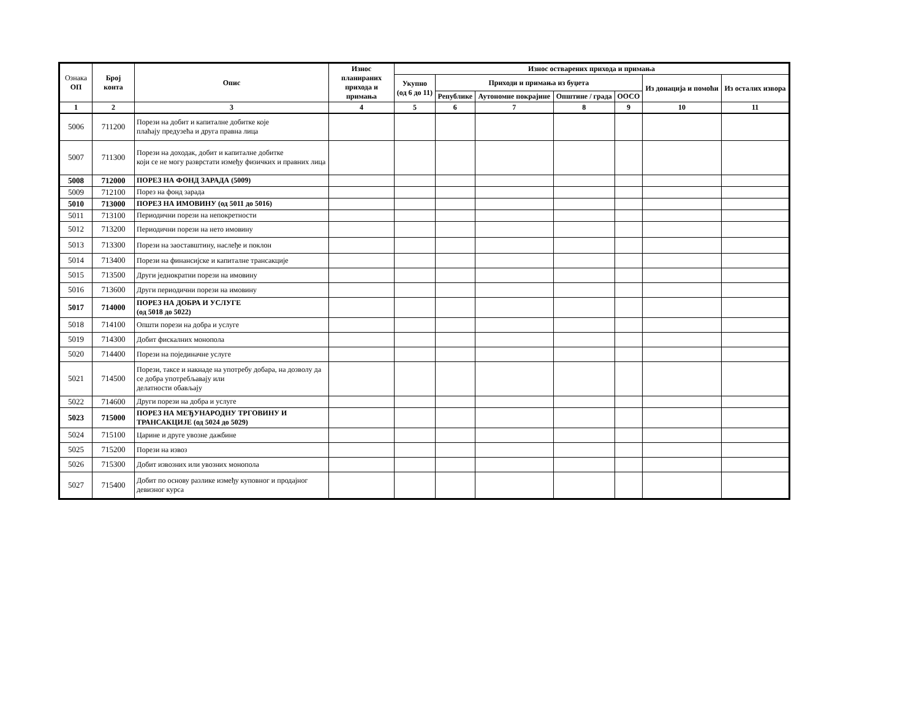| Ознака ОП | Број конта | Опис | Износ планираних прихода и примања | Износ остварених прихода и примања | | | | | | |
| --- | --- | --- | --- | --- | --- | --- | --- | --- | --- | --- |
| | | | | Укупно (од 6 до 11) | Приходи и примања из буџета | | | | Из донација и помоћи | Из осталих извора |
| | | | | | Републике | Аутономне покрајине | Општине / града | ООСО | | |
| 1 | 2 | 3 | 4 | 5 | 6 | 7 | 8 | 9 | 10 | 11 |
| 5006 | 711200 | Порези на добит и капиталне добитке које плаћају предузећа и друга правна лица | | | | | | | | |
| 5007 | 711300 | Порези на доходак, добит и капиталне добитке који се не могу разврстати између физичких и правних лица | | | | | | | | |
| 5008 | 712000 | ПОРЕЗ НА ФОНД ЗАРАДА (5009) | | | | | | | | |
| 5009 | 712100 | Порез на фонд зарада | | | | | | | | |
| 5010 | 713000 | ПОРЕЗ НА ИМОВИНУ (од 5011 до 5016) | | | | | | | | |
| 5011 | 713100 | Периодични порези на непокретности | | | | | | | | |
| 5012 | 713200 | Периодични порези на нето имовину | | | | | | | | |
| 5013 | 713300 | Порези на заоставштину, наслеђе и поклон | | | | | | | | |
| 5014 | 713400 | Порези на финансијске и капиталне трансакције | | | | | | | | |
| 5015 | 713500 | Други једнократни порези на имовину | | | | | | | | |
| 5016 | 713600 | Други периодични порези на имовину | | | | | | | | |
| 5017 | 714000 | ПОРЕЗ НА ДОБРА И УСЛУГЕ (од 5018 до 5022) | | | | | | | | |
| 5018 | 714100 | Општи порези на добра и услуге | | | | | | | | |
| 5019 | 714300 | Добит фискалних монопола | | | | | | | | |
| 5020 | 714400 | Порези на појединачне услуге | | | | | | | | |
| 5021 | 714500 | Порези, таксе и накнаде на употребу добара, на дозволу да се добра употребљавају или делатности обављају | | | | | | | | |
| 5022 | 714600 | Други порези на добра и услуге | | | | | | | | |
| 5023 | 715000 | ПОРЕЗ НА МЕЂУНАРОДНУ ТРГОВИНУ И ТРАНСАКЦИЈЕ (од 5024 до 5029) | | | | | | | | |
| 5024 | 715100 | Царине и друге увозне дажбине | | | | | | | | |
| 5025 | 715200 | Порези на извоз | | | | | | | | |
| 5026 | 715300 | Добит извозних или увозних монопола | | | | | | | | |
| 5027 | 715400 | Добит по основу разлике између куповног и продајног девизног курса | | | | | | | | |